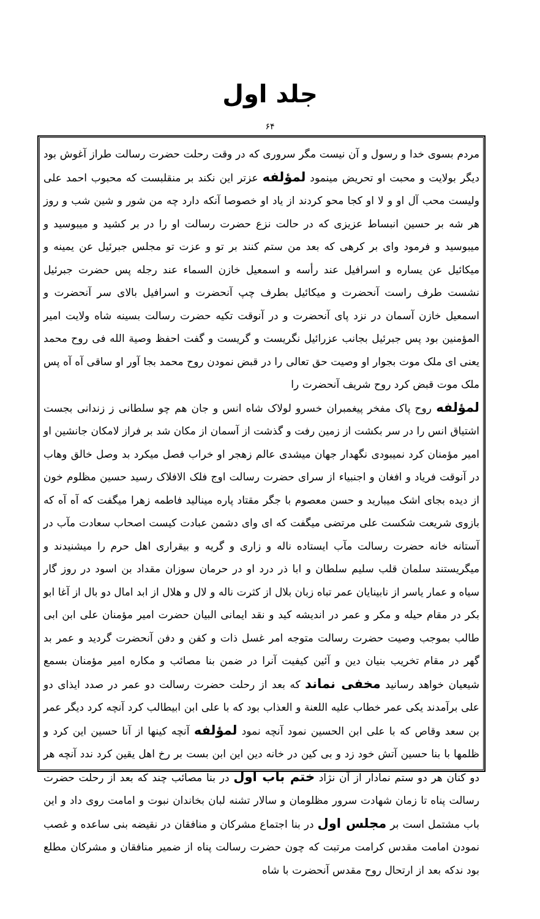جلد اول
۶۴
مردم بسوی خدا و رسول و آن نیست مگر سروری که در وقت رحلت حضرت رسالت طراز آغوش بود دیگر بولایت و محبت او تحریض مینمود لمؤلفه عزتر این نکند بر منقلبست که محبوب احمد علی ولیست محب آل او و لا او کجا محو کردند از یاد او خصوصا آنکه دارد چه من شور و شین شب و روز هر شه بر حسین انبساط عزیزی که در حالت نزع حضرت رسالت او را در بر کشید و میبوسید و میبوسید و فرمود وای بر کرهی که بعد من ستم کنند بر تو و عزت تو مجلس جبرئیل عن یمینه و میکائیل عن یساره و اسرافیل عند رأسه و اسمعیل خازن السماء عند رجله پس حضرت جبرئیل نشست طرف راست آنحضرت و میکائیل بطرف چپ آنحضرت و اسرافیل بالای سر آنحضرت و اسمعیل خازن آسمان در نزد پای آنحضرت و در آنوقت تکیه حضرت رسالت بسینه شاه ولایت امیر المؤمنین بود پس جبرئیل بجانب عزرائیل نگریست و گریست و گفت احفظ وصیة الله فی روح محمد یعنی ای ملک موت بجوار او وصیت حق تعالی را در قبض نمودن روح محمد بجا آور او ساقی آه آه پس ملک موت قبض کرد روح شریف آنحضرت را
لمؤلفه روح پاک مفخر پیغمبران خسرو لولاک شاه انس و جان هم چو سلطانی ز زندانی بجست اشتیاق انس را در سر بکشت از زمین رفت و گذشت از آسمان از مکان شد بر فراز لامکان جانشین او امیر مؤمنان کرد نمیبودی نگهدار جهان میشدی عالم زهجر او خراب فصل میکرد بد وصل خالق وهاب در آنوقت فریاد و افغان و اجنبیاء از سرای حضرت رسالت اوج فلک الافلاک رسید حسین مظلوم خون از دیده بجای اشک میبارید و حسن معصوم با جگر مقتاد پاره میناليد فاطمه زهرا میگفت که آه آه که بازوی شریعت شکست علی مرتضی میگفت که ای وای دشمن عبادت کیست اصحاب سعادت مآب در آستانه خانه حضرت رسالت مآب ایستاده ناله و زاری و گریه و بیقراری اهل حرم را میشنیدند و میگریستند سلمان قلب سلیم سلطان و ابا ذر درد او در حرمان سوزان مقداد بن اسود در روز گار سیاه و عمار یاسر از نابینایان عمر تباه زبان بلال از کثرت ناله و لال و هلال از ابد امال دو بال از آغا ابو بکر در مقام حیله و مکر و عمر در اندیشه کید و نقد ایمانی البیان حضرت امیر مؤمنان علی ابن ابی طالب بموجب وصیت حضرت رسالت متوجه امر غسل ذات و کفن و دفن آنحضرت گردید و عمر بد گهر در مقام تخریب بنیان دین و آئین کیفیت آنرا در ضمن بنا مصائب و مکاره امیر مؤمنان بسمع شیعیان خواهد رسانید مخفی نماند که بعد از رحلت حضرت رسالت دو عمر در صدد ایذای دو علی برآمدند یکی عمر خطاب علیه اللعنة و العذاب بود که با علی ابن ابیطالب کرد آنچه کرد دیگر عمر بن سعد وقاص که با علی ابن الحسین نمود آنچه نمود لمؤلفه آنچه کینها از آنا حسین این کرد و ظلمها با بنا حسین آتش خود زد و بی کین در خانه دین این ابن بست بر رخ اهل یقین کرد ندد آنچه هر دو کنان هر دو ستم نمادار از آن نژاد ختم باب اول در بنا مصائب چند که بعد از رحلت حضرت رسالت پناه تا زمان شهادت سرور مظلومان و سالار تشنه لبان بخاندان نبوت و امامت روی داد و این باب مشتمل است بر مجلس اول در بنا اجتماع مشرکان و منافقان در نقیضه بنی ساعده و غصب نمودن امامت مقدس کرامت مرتبت که چون حضرت رسالت پناه از ضمیر منافقان و مشرکان مطلع بود ندکه بعد از ارتحال روح مقدس آنحضرت با شاه